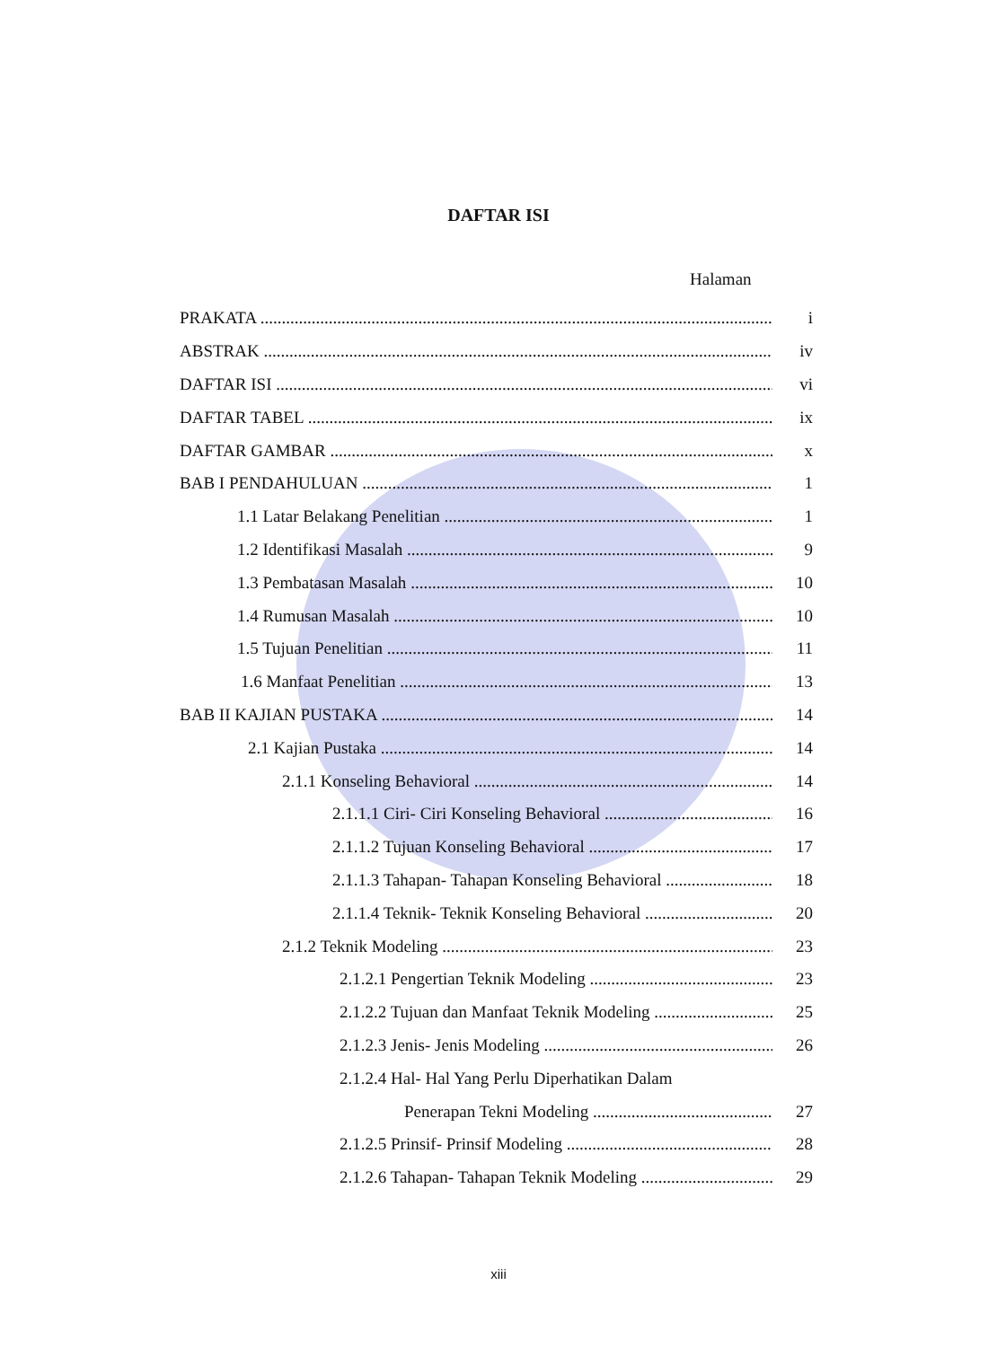DAFTAR ISI
Halaman
PRAKATA i
ABSTRAK iv
DAFTAR ISI vi
DAFTAR TABEL ix
DAFTAR GAMBAR x
BAB I PENDAHULUAN 1
1.1 Latar Belakang Penelitian 1
1.2 Identifikasi Masalah 9
1.3 Pembatasan Masalah 10
1.4 Rumusan Masalah 10
1.5 Tujuan Penelitian 11
1.6 Manfaat Penelitian 13
BAB II KAJIAN PUSTAKA 14
2.1 Kajian Pustaka 14
2.1.1 Konseling Behavioral 14
2.1.1.1 Ciri- Ciri Konseling Behavioral 16
2.1.1.2 Tujuan Konseling Behavioral 17
2.1.1.3 Tahapan- Tahapan Konseling Behavioral 18
2.1.1.4 Teknik- Teknik Konseling Behavioral 20
2.1.2 Teknik Modeling 23
2.1.2.1 Pengertian Teknik Modeling 23
2.1.2.2 Tujuan dan Manfaat Teknik Modeling 25
2.1.2.3 Jenis- Jenis Modeling 26
2.1.2.4 Hal- Hal Yang Perlu Diperhatikan Dalam
Penerapan Tekni Modeling 27
2.1.2.5 Prinsif- Prinsif Modeling 28
2.1.2.6 Tahapan- Tahapan Teknik Modeling 29
xiii